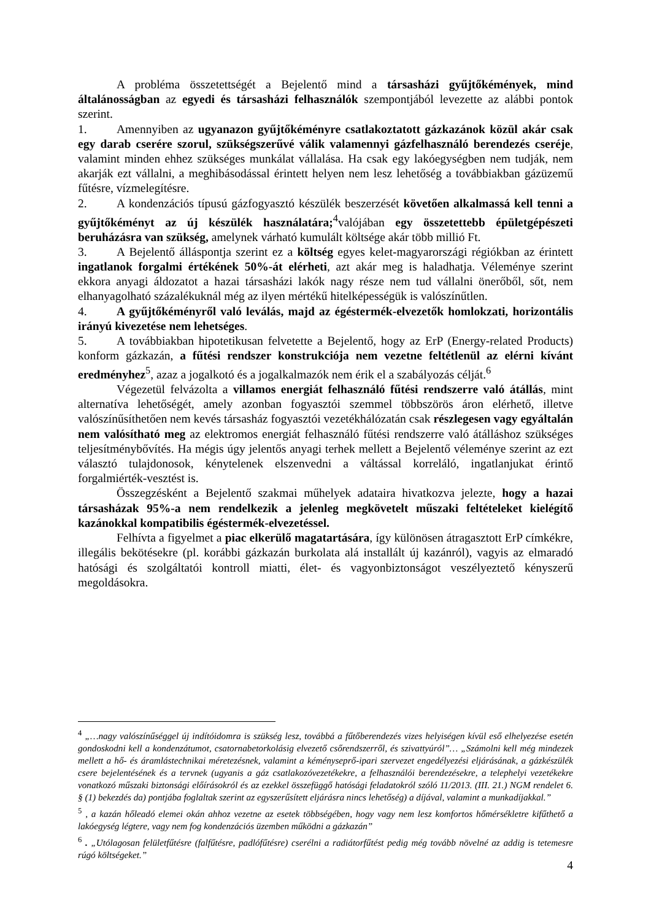A probléma összetettségét a Bejelentő mind a társasházi gyűjtőkémények, mind általánosságban az egyedi és társasházi felhasználók szempontjából levezette az alábbi pontok szerint.
1. Amennyiben az ugyanazon gyűjtőkéményre csatlakoztatott gázkazánok közül akár csak egy darab cserére szorul, szükségszerűvé válik valamennyi gázfelhasználó berendezés cseréje, valamint minden ehhez szükséges munkálat vállalása. Ha csak egy lakóegységben nem tudják, nem akarják ezt vállalni, a meghibásodással érintett helyen nem lesz lehetőség a továbbiakban gázüzemű fűtésre, vízmelegítésre.
2. A kondenzációs típusú gázfogyasztó készülék beszerzését követően alkalmassá kell tenni a gyűjtőkéményt az új készülék használatára;<sup>4</sup>valójában egy összetettebb épületgépészeti beruházásra van szükség, amelynek várható kumulált költsége akár több millió Ft.
3. A Bejelentő álláspontja szerint ez a költség egyes kelet-magyarországi régiókban az érintett ingatlanok forgalmi értékének 50%-át elérheti, azt akár meg is haladhatja. Véleménye szerint ekkora anyagi áldozatot a hazai társasházi lakók nagy része nem tud vállalni önerőből, sőt, nem elhanyagolható százalékuknál még az ilyen mértékű hitelképességük is valószínűtlen.
4. A gyűjtőkéményről való leválás, majd az égéstermék-elvezetők homlokzati, horizontális irányú kivezetése nem lehetséges.
5. A továbbiakban hipotetikusan felvetette a Bejelentő, hogy az ErP (Energy-related Products) konform gázkazán, a fűtési rendszer konstrukciója nem vezetne feltétlenül az elérni kívánt eredményhez<sup>5</sup>, azaz a jogalkotó és a jogalkalmazók nem érik el a szabályozás célját.<sup>6</sup>
Végezetül felvázolta a villamos energiát felhasználó fűtési rendszerre való átállás, mint alternatíva lehetőségét, amely azonban fogyasztói szemmel többszörös áron elérhető, illetve valószínűsíthetően nem kevés társasház fogyasztói vezetékhálózatán csak részlegesen vagy egyáltalán nem valósítható meg az elektromos energiát felhasználó fűtési rendszerre való átálláshoz szükséges teljesítménybővítés. Ha mégis úgy jelentős anyagi terhek mellett a Bejelentő véleménye szerint az ezt választó tulajdonosok, kénytelenek elszenvedni a váltással korreláló, ingatlanjukat érintő forgalmiérték-vesztést is.
Összegzésként a Bejelentő szakmai műhelyek adataira hivatkozva jelezte, hogy a hazai társasházak 95%-a nem rendelkezik a jelenleg megkövetelt műszaki feltételeket kielégítő kazánokkal kompatibilis égéstermék-elvezetéssel.
Felhívta a figyelmet a piac elkerülő magatartására, így különösen átragasztott ErP címkékre, illegális bekötésekre (pl. korábbi gázkazán burkolata alá installált új kazánról), vagyis az elmaradó hatósági és szolgáltatói kontroll miatti, élet- és vagyonbiztonságot veszélyeztető kényszerű megoldásokra.
<sup>4</sup> „…nagy valószínűséggel új indítóidomra is szükség lesz, továbbá a fűtőberendezés vizes helyiségen kívül eső elhelyezése esetén gondoskodni kell a kondenzátumot, csatornabetorkolásig elvezető csőrendszerről, és szivattyúról”… „Számolni kell még mindezek mellett a hő- és áramlástechnikai méretezésnek, valamint a kéményseprő-ipari szervezet engedélyezési eljárásának, a gázkészülék csere bejelentésének és a tervnek (ugyanis a gáz csatlakozóvezetékekre, a felhasználói berendezésekre, a telephelyi vezetékekre vonatkozó műszaki biztonsági előírásokról és az ezekkel összefüggő hatósági feladatokról szóló 11/2013. (III. 21.) NGM rendelet 6. § (1) bekezdés da) pontjába foglaltak szerint az egyszerűsített eljárásra nincs lehetőség) a díjával, valamint a munkadíjakkal.”
<sup>5</sup> , a kazán hőleadó elemei okán ahhoz vezetne az esetek többségében, hogy vagy nem lesz komfortos hőmérsékletre kifűthető a lakóegység légtere, vagy nem fog kondenzációs üzemben működni a gázkazán”
<sup>6</sup> . „Utólagosan felületfűtésre (falfűtésre, padlófűtésre) cserélni a radiátorfűtést pedig még tovább növelné az addig is tetemesre rúgó költségeket.”
4